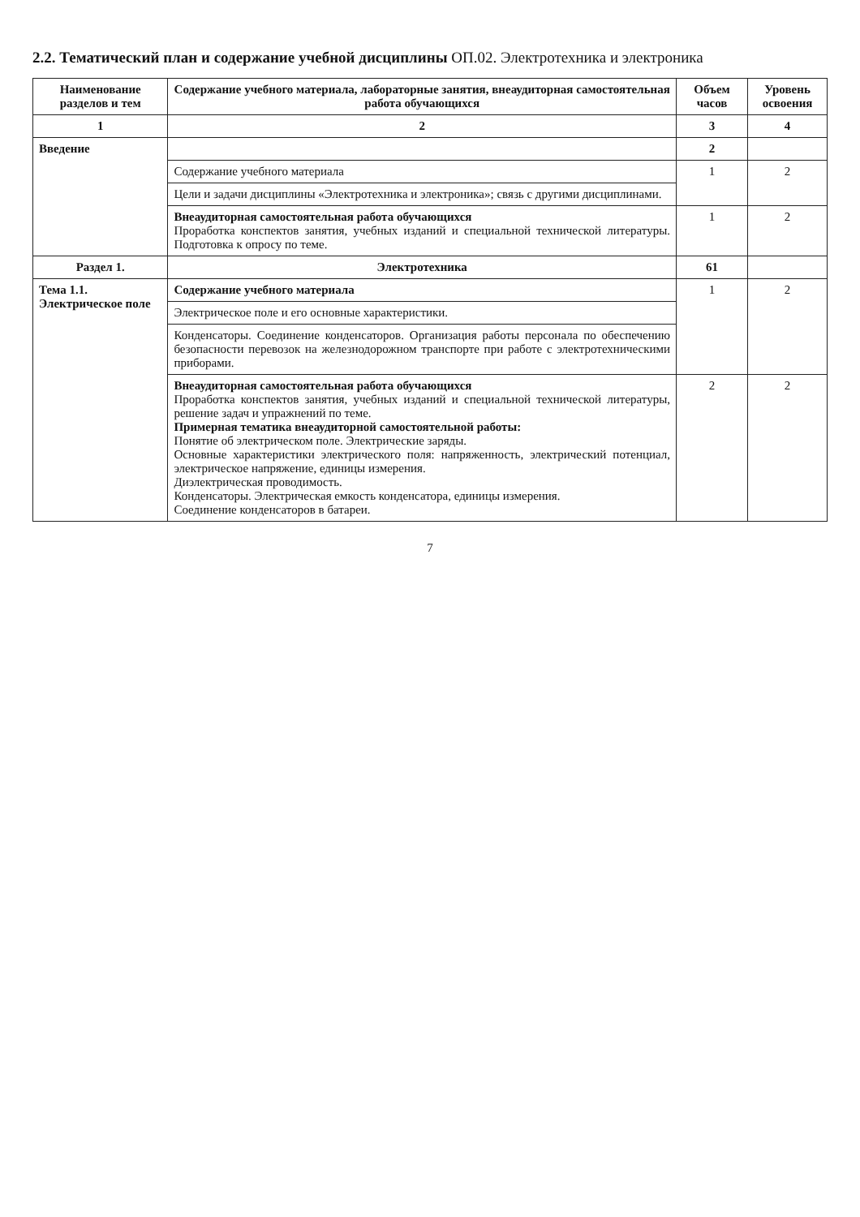2.2. Тематический план и содержание учебной дисциплины ОП.02. Электротехника и электроника
| Наименование разделов и тем | Содержание учебного материала, лабораторные занятия, внеаудиторная самостоятельная работа обучающихся | Объем часов | Уровень освоения |
| --- | --- | --- | --- |
| 1 | 2 | 3 | 4 |
| Введение | | 2 | |
| | Содержание учебного материала | 1 | 2 |
| | Цели и задачи дисциплины «Электротехника и электроника»; связь с другими дисциплинами. | | |
| | Внеаудиторная самостоятельная работа обучающихся Проработка конспектов занятия, учебных изданий и специальной технической литературы. Подготовка к опросу по теме. | 1 | 2 |
| Раздел 1. | Электротехника | 61 | |
| Тема 1.1. Электрическое поле | Содержание учебного материала | 1 | 2 |
| | Электрическое поле и его основные характеристики. | | |
| | Конденсаторы. Соединение конденсаторов. Организация работы персонала по обеспечению безопасности перевозок на железнодорожном транспорте при работе с электротехническими приборами. | | |
| | Внеаудиторная самостоятельная работа обучающихся Проработка конспектов занятия, учебных изданий и специальной технической литературы, решение задач и упражнений по теме. Примерная тематика внеаудиторной самостоятельной работы: Понятие об электрическом поле. Электрические заряды. Основные характеристики электрического поля: напряженность, электрический потенциал, электрическое напряжение, единицы измерения. Диэлектрическая проводимость. Конденсаторы. Электрическая емкость конденсатора, единицы измерения. Соединение конденсаторов в батареи. | 2 | 2 |
7